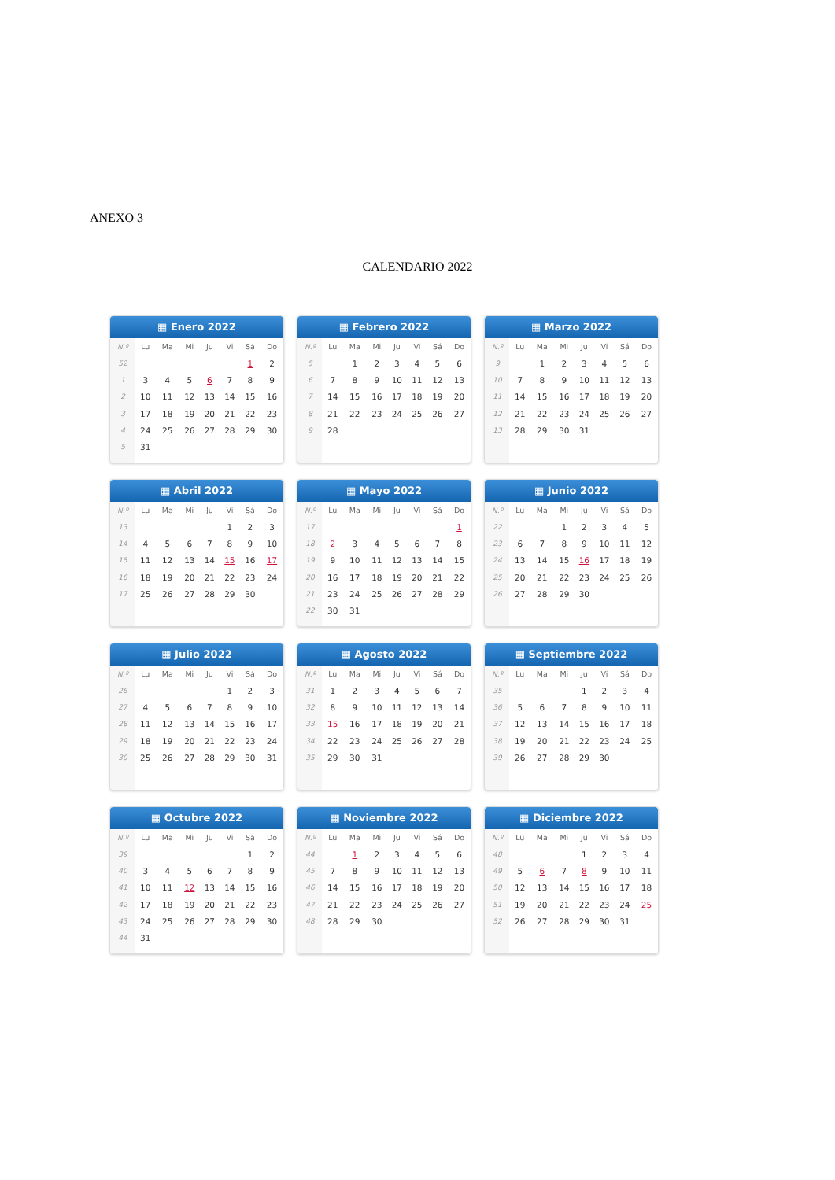ANEXO 3
CALENDARIO 2022
▦ Enero 2022
| N.º | Lu | Ma | Mi | Ju | Vi | Sá | Do |
| --- | --- | --- | --- | --- | --- | --- | --- |
| 52 | | | | | | 1 | 2 |
| 1 | 3 | 4 | 5 | 6 | 7 | 8 | 9 |
| 2 | 10 | 11 | 12 | 13 | 14 | 15 | 16 |
| 3 | 17 | 18 | 19 | 20 | 21 | 22 | 23 |
| 4 | 24 | 25 | 26 | 27 | 28 | 29 | 30 |
| 5 | 31 | | | | | | |
▦ Febrero 2022
| N.º | Lu | Ma | Mi | Ju | Vi | Sá | Do |
| --- | --- | --- | --- | --- | --- | --- | --- |
| 5 | | 1 | 2 | 3 | 4 | 5 | 6 |
| 6 | 7 | 8 | 9 | 10 | 11 | 12 | 13 |
| 7 | 14 | 15 | 16 | 17 | 18 | 19 | 20 |
| 8 | 21 | 22 | 23 | 24 | 25 | 26 | 27 |
| 9 | 28 | | | | | | |
▦ Marzo 2022
| N.º | Lu | Ma | Mi | Ju | Vi | Sá | Do |
| --- | --- | --- | --- | --- | --- | --- | --- |
| 9 | | 1 | 2 | 3 | 4 | 5 | 6 |
| 10 | 7 | 8 | 9 | 10 | 11 | 12 | 13 |
| 11 | 14 | 15 | 16 | 17 | 18 | 19 | 20 |
| 12 | 21 | 22 | 23 | 24 | 25 | 26 | 27 |
| 13 | 28 | 29 | 30 | 31 | | | |
▦ Abril 2022
| N.º | Lu | Ma | Mi | Ju | Vi | Sá | Do |
| --- | --- | --- | --- | --- | --- | --- | --- |
| 13 | | | | | 1 | 2 | 3 |
| 14 | 4 | 5 | 6 | 7 | 8 | 9 | 10 |
| 15 | 11 | 12 | 13 | 14 | 15 | 16 | 17 |
| 16 | 18 | 19 | 20 | 21 | 22 | 23 | 24 |
| 17 | 25 | 26 | 27 | 28 | 29 | 30 | |
▦ Mayo 2022
| N.º | Lu | Ma | Mi | Ju | Vi | Sá | Do |
| --- | --- | --- | --- | --- | --- | --- | --- |
| 17 | | | | | | | 1 |
| 18 | 2 | 3 | 4 | 5 | 6 | 7 | 8 |
| 19 | 9 | 10 | 11 | 12 | 13 | 14 | 15 |
| 20 | 16 | 17 | 18 | 19 | 20 | 21 | 22 |
| 21 | 23 | 24 | 25 | 26 | 27 | 28 | 29 |
| 22 | 30 | 31 | | | | | |
▦ Junio 2022
| N.º | Lu | Ma | Mi | Ju | Vi | Sá | Do |
| --- | --- | --- | --- | --- | --- | --- | --- |
| 22 | | | 1 | 2 | 3 | 4 | 5 |
| 23 | 6 | 7 | 8 | 9 | 10 | 11 | 12 |
| 24 | 13 | 14 | 15 | 16 | 17 | 18 | 19 |
| 25 | 20 | 21 | 22 | 23 | 24 | 25 | 26 |
| 26 | 27 | 28 | 29 | 30 | | | |
▦ Julio 2022
| N.º | Lu | Ma | Mi | Ju | Vi | Sá | Do |
| --- | --- | --- | --- | --- | --- | --- | --- |
| 26 | | | | | 1 | 2 | 3 |
| 27 | 4 | 5 | 6 | 7 | 8 | 9 | 10 |
| 28 | 11 | 12 | 13 | 14 | 15 | 16 | 17 |
| 29 | 18 | 19 | 20 | 21 | 22 | 23 | 24 |
| 30 | 25 | 26 | 27 | 28 | 29 | 30 | 31 |
▦ Agosto 2022
| N.º | Lu | Ma | Mi | Ju | Vi | Sá | Do |
| --- | --- | --- | --- | --- | --- | --- | --- |
| 31 | 1 | 2 | 3 | 4 | 5 | 6 | 7 |
| 32 | 8 | 9 | 10 | 11 | 12 | 13 | 14 |
| 33 | 15 | 16 | 17 | 18 | 19 | 20 | 21 |
| 34 | 22 | 23 | 24 | 25 | 26 | 27 | 28 |
| 35 | 29 | 30 | 31 | | | | |
▦ Septiembre 2022
| N.º | Lu | Ma | Mi | Ju | Vi | Sá | Do |
| --- | --- | --- | --- | --- | --- | --- | --- |
| 35 | | | | 1 | 2 | 3 | 4 |
| 36 | 5 | 6 | 7 | 8 | 9 | 10 | 11 |
| 37 | 12 | 13 | 14 | 15 | 16 | 17 | 18 |
| 38 | 19 | 20 | 21 | 22 | 23 | 24 | 25 |
| 39 | 26 | 27 | 28 | 29 | 30 | | |
▦ Octubre 2022
| N.º | Lu | Ma | Mi | Ju | Vi | Sá | Do |
| --- | --- | --- | --- | --- | --- | --- | --- |
| 39 | | | | | | 1 | 2 |
| 40 | 3 | 4 | 5 | 6 | 7 | 8 | 9 |
| 41 | 10 | 11 | 12 | 13 | 14 | 15 | 16 |
| 42 | 17 | 18 | 19 | 20 | 21 | 22 | 23 |
| 43 | 24 | 25 | 26 | 27 | 28 | 29 | 30 |
| 44 | 31 | | | | | | |
▦ Noviembre 2022
| N.º | Lu | Ma | Mi | Ju | Vi | Sá | Do |
| --- | --- | --- | --- | --- | --- | --- | --- |
| 44 | | 1 | 2 | 3 | 4 | 5 | 6 |
| 45 | 7 | 8 | 9 | 10 | 11 | 12 | 13 |
| 46 | 14 | 15 | 16 | 17 | 18 | 19 | 20 |
| 47 | 21 | 22 | 23 | 24 | 25 | 26 | 27 |
| 48 | 28 | 29 | 30 | | | | |
▦ Diciembre 2022
| N.º | Lu | Ma | Mi | Ju | Vi | Sá | Do |
| --- | --- | --- | --- | --- | --- | --- | --- |
| 48 | | | | 1 | 2 | 3 | 4 |
| 49 | 5 | 6 | 7 | 8 | 9 | 10 | 11 |
| 50 | 12 | 13 | 14 | 15 | 16 | 17 | 18 |
| 51 | 19 | 20 | 21 | 22 | 23 | 24 | 25 |
| 52 | 26 | 27 | 28 | 29 | 30 | 31 | |